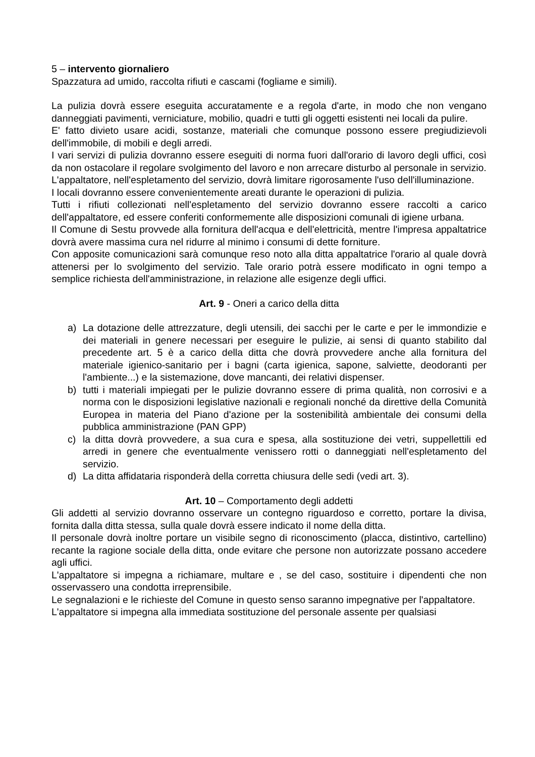5 – intervento giornaliero
Spazzatura ad umido, raccolta rifiuti e cascami (fogliame e simili).
La pulizia dovrà essere eseguita accuratamente e a regola d'arte, in modo che non vengano danneggiati pavimenti, verniciature, mobilio, quadri e tutti gli oggetti esistenti nei locali da pulire.
E' fatto divieto usare acidi, sostanze, materiali che comunque possono essere pregiudizievoli dell'immobile, di mobili e degli arredi.
I vari servizi di pulizia dovranno essere eseguiti di norma fuori dall'orario di lavoro degli uffici, così da non ostacolare il regolare svolgimento del lavoro e non arrecare disturbo al personale in servizio.
L'appaltatore, nell'espletamento del servizio, dovrà limitare rigorosamente l'uso dell'illuminazione.
I locali dovranno essere convenientemente areati durante le operazioni di pulizia.
Tutti i rifiuti collezionati nell'espletamento del servizio dovranno essere raccolti a carico dell'appaltatore, ed essere conferiti conformemente alle disposizioni comunali di igiene urbana.
Il Comune di Sestu provvede alla fornitura dell'acqua e dell'elettricità, mentre l'impresa appaltatrice dovrà avere massima cura nel ridurre al minimo i consumi di dette forniture.
Con apposite comunicazioni sarà comunque reso noto alla ditta appaltatrice l'orario al quale dovrà attenersi per lo svolgimento del servizio. Tale orario potrà essere modificato in ogni tempo a semplice richiesta dell'amministrazione, in relazione alle esigenze degli uffici.
Art. 9 - Oneri a carico della ditta
a) La dotazione delle attrezzature, degli utensili, dei sacchi per le carte e per le immondizie e dei materiali in genere necessari per eseguire le pulizie, ai sensi di quanto stabilito dal precedente art. 5 è a carico della ditta che dovrà provvedere anche alla fornitura del materiale igienico-sanitario per i bagni (carta igienica, sapone, salviette, deodoranti per l'ambiente...) e la sistemazione, dove mancanti, dei relativi dispenser.
b) tutti i materiali impiegati per le pulizie dovranno essere di prima qualità, non corrosivi e a norma con le disposizioni legislative nazionali e regionali nonché da direttive della Comunità Europea in materia del Piano d'azione per la sostenibilità ambientale dei consumi della pubblica amministrazione (PAN GPP)
c) la ditta dovrà provvedere, a sua cura e spesa, alla sostituzione dei vetri, suppellettili ed arredi in genere che eventualmente venissero rotti o danneggiati nell'espletamento del servizio.
d) La ditta affidataria risponderà della corretta chiusura delle sedi (vedi art. 3).
Art. 10 – Comportamento degli addetti
Gli addetti al servizio dovranno osservare un contegno riguardoso e corretto, portare la divisa, fornita dalla ditta stessa, sulla quale dovrà essere indicato il nome della ditta.
Il personale dovrà inoltre portare un visibile segno di riconoscimento (placca, distintivo, cartellino) recante la ragione sociale della ditta, onde evitare che persone non autorizzate possano accedere agli uffici.
L'appaltatore si impegna a richiamare, multare e , se del caso, sostituire i dipendenti che non osservassero una condotta irreprensibile.
Le segnalazioni e le richieste del Comune in questo senso saranno impegnative per l'appaltatore.
L'appaltatore si impegna alla immediata sostituzione del personale assente per qualsiasi